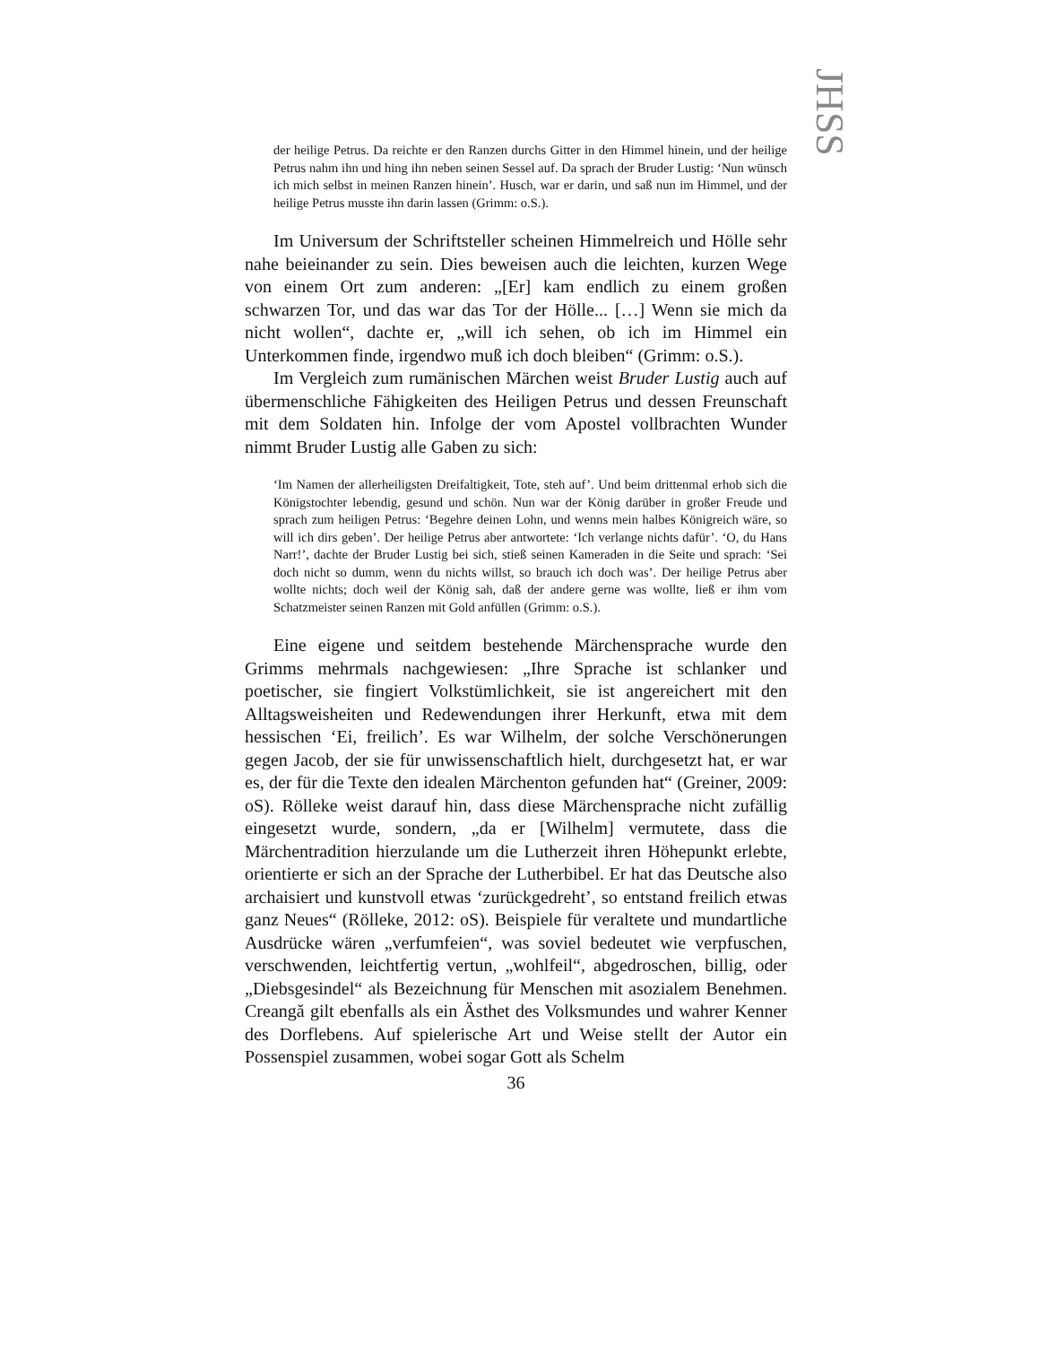JHSS
der heilige Petrus. Da reichte er den Ranzen durchs Gitter in den Himmel hinein, und der heilige Petrus nahm ihn und hing ihn neben seinen Sessel auf. Da sprach der Bruder Lustig: ‘Nun wünsch ich mich selbst in meinen Ranzen hinein’. Husch, war er darin, und saß nun im Himmel, und der heilige Petrus musste ihn darin lassen (Grimm: o.S.).
Im Universum der Schriftsteller scheinen Himmelreich und Hölle sehr nahe beieinander zu sein. Dies beweisen auch die leichten, kurzen Wege von einem Ort zum anderen: „[Er] kam endlich zu einem großen schwarzen Tor, und das war das Tor der Hölle... […] Wenn sie mich da nicht wollen“, dachte er, „will ich sehen, ob ich im Himmel ein Unterkommen finde, irgendwo muß ich doch bleiben“ (Grimm: o.S.).
Im Vergleich zum rumänischen Märchen weist Bruder Lustig auch auf übermenschliche Fähigkeiten des Heiligen Petrus und dessen Freunschaft mit dem Soldaten hin. Infolge der vom Apostel vollbrachten Wunder nimmt Bruder Lustig alle Gaben zu sich:
‘Im Namen der allerheiligsten Dreifaltigkeit, Tote, steh auf’. Und beim drittenmal erhob sich die Königstochter lebendig, gesund und schön. Nun war der König darüber in großer Freude und sprach zum heiligen Petrus: ‘Begehre deinen Lohn, und wenns mein halbes Königreich wäre, so will ich dirs geben’. Der heilige Petrus aber antwortete: ‘Ich verlange nichts dafür’. ‘O, du Hans Narr!’, dachte der Bruder Lustig bei sich, stieß seinen Kameraden in die Seite und sprach: ‘Sei doch nicht so dumm, wenn du nichts willst, so brauch ich doch was’. Der heilige Petrus aber wollte nichts; doch weil der König sah, daß der andere gerne was wollte, ließ er ihm vom Schatzmeister seinen Ranzen mit Gold anfüllen (Grimm: o.S.).
Eine eigene und seitdem bestehende Märchensprache wurde den Grimms mehrmals nachgewiesen: „Ihre Sprache ist schlanker und poetischer, sie fingiert Volkstümlichkeit, sie ist angereichert mit den Alltagsweisheiten und Redewendungen ihrer Herkunft, etwa mit dem hessischen ‘Ei, freilich’. Es war Wilhelm, der solche Verschönerungen gegen Jacob, der sie für unwissenschaftlich hielt, durchgesetzt hat, er war es, der für die Texte den idealen Märchenton gefunden hat“ (Greiner, 2009: oS). Rölleke weist darauf hin, dass diese Märchensprache nicht zufällig eingesetzt wurde, sondern, „da er [Wilhelm] vermutete, dass die Märchentradition hierzulande um die Lutherzeit ihren Höhepunkt erlebte, orientierte er sich an der Sprache der Lutherbibel. Er hat das Deutsche also archaisiert und kunstvoll etwas ‘zurückgedreht’, so entstand freilich etwas ganz Neues“ (Rölleke, 2012: oS). Beispiele für veraltete und mundartliche Ausdrücke wären „verfumfeien“, was soviel bedeutet wie verpfuschen, verschwenden, leichtfertig vertun, „wohlfeil“, abgedroschen, billig, oder „Diebsgesindel“ als Bezeichnung für Menschen mit asozialem Benehmen. Creangă gilt ebenfalls als ein Ästhet des Volksmundes und wahrer Kenner des Dorflebens. Auf spielerische Art und Weise stellt der Autor ein Possenspiel zusammen, wobei sogar Gott als Schelm
36